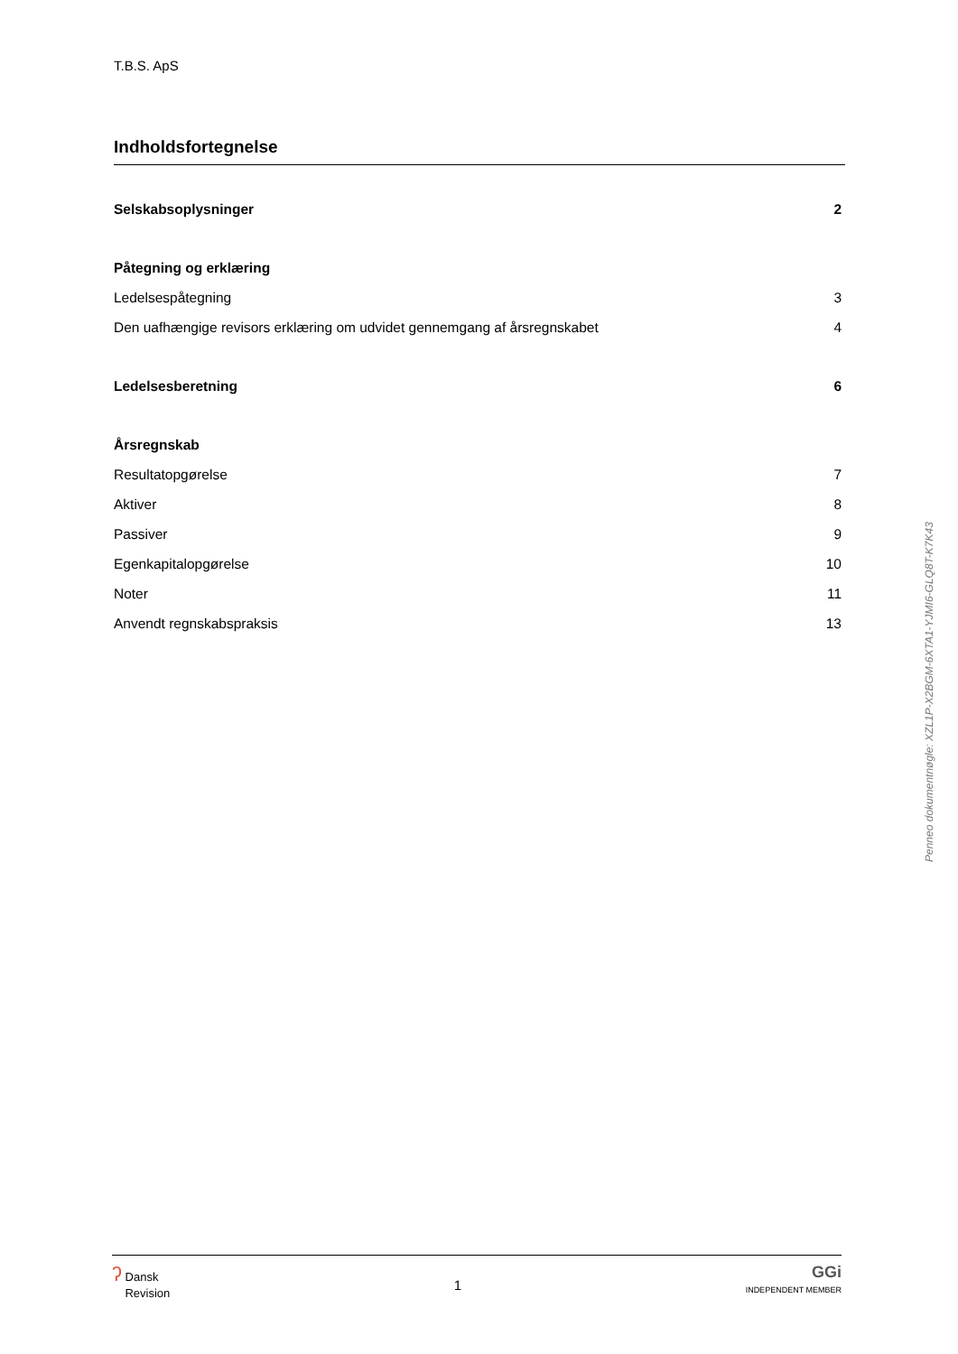T.B.S. ApS
Indholdsfortegnelse
Selskabsoplysninger 2
Påtegning og erklæring
Ledelsespåtegning 3
Den uafhængige revisors erklæring om udvidet gennemgang af årsregnskabet 4
Ledelsesberetning 6
Årsregnskab
Resultatopgørelse 7
Aktiver 8
Passiver 9
Egenkapitalopgørelse 10
Noter 11
Anvendt regnskabspraksis 13
Penneo dokumentnøgle: XZL1P-X2BGM-6XTA1-YJMI6-GLQ8T-K7K43
ʔ Dansk
Revision
1
GGi
INDEPENDENT MEMBER